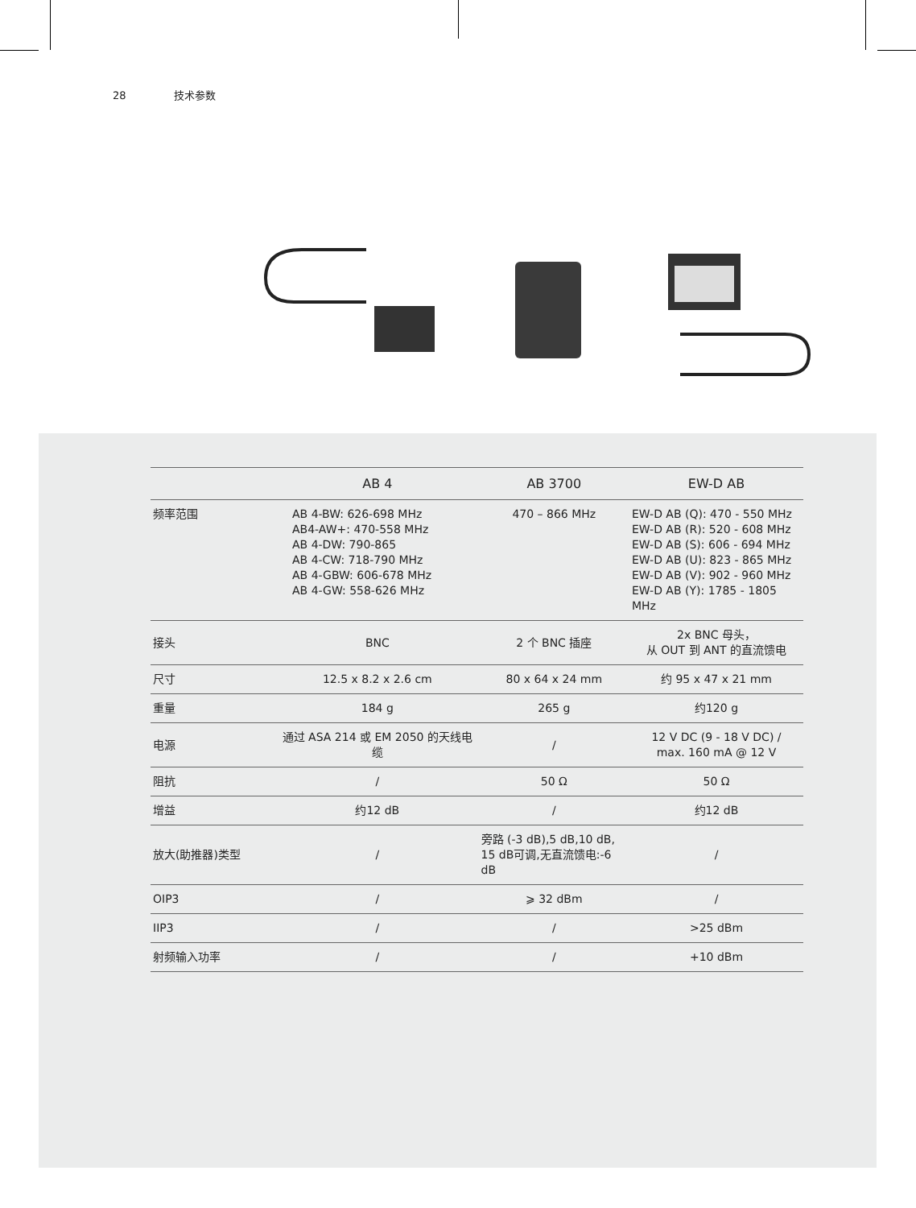28 技术参数
| | AB 4 | AB 3700 | EW-D AB |
| --- | --- | --- | --- |
| 频率范围 | AB 4-BW: 626-698 MHz AB4-AW+: 470-558 MHz AB 4-DW: 790-865 AB 4-CW: 718-790 MHz AB 4-GBW: 606-678 MHz AB 4-GW: 558-626 MHz | 470 – 866 MHz | EW-D AB (Q): 470 - 550 MHz EW-D AB (R): 520 - 608 MHz EW-D AB (S): 606 - 694 MHz EW-D AB (U): 823 - 865 MHz EW-D AB (V): 902 - 960 MHz EW-D AB (Y): 1785 - 1805 MHz |
| 接头 | BNC | 2 个 BNC 插座 | 2x BNC 母头， 从 OUT 到 ANT 的直流馈电 |
| 尺寸 | 12.5 x 8.2 x 2.6 cm | 80 x 64 x 24 mm | 约 95 x 47 x 21 mm |
| 重量 | 184 g | 265 g | 约120 g |
| 电源 | 通过 ASA 214 或 EM 2050 的天线电缆 | / | 12 V DC (9 - 18 V DC) / max. 160 mA @ 12 V |
| 阻抗 | / | 50 Ω | 50 Ω |
| 增益 | 约12 dB | / | 约12 dB |
| 放大(助推器)类型 | / | 旁路 (-3 dB),5 dB,10 dB, 15 dB可调,无直流馈电:-6 dB | / |
| OIP3 | / | ⩾ 32 dBm | / |
| IIP3 | / | / | >25 dBm |
| 射频输入功率 | / | / | +10 dBm |